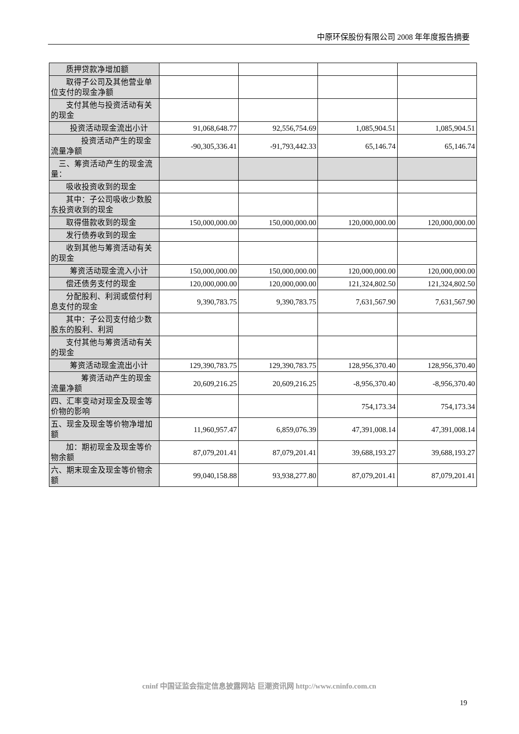中原环保股份有限公司 2008 年年度报告摘要
| 质押贷款净增加额 | | | | |
| 取得子公司及其他营业单位支付的现金净额 | | | | |
| 支付其他与投资活动有关的现金 | | | | |
| 投资活动现金流出小计 | 91,068,648.77 | 92,556,754.69 | 1,085,904.51 | 1,085,904.51 |
| 投资活动产生的现金流量净额 | -90,305,336.41 | -91,793,442.33 | 65,146.74 | 65,146.74 |
| 三、筹资活动产生的现金流量： | | | | |
| 吸收投资收到的现金 | | | | |
| 其中：子公司吸收少数股东投资收到的现金 | | | | |
| 取得借款收到的现金 | 150,000,000.00 | 150,000,000.00 | 120,000,000.00 | 120,000,000.00 |
| 发行债券收到的现金 | | | | |
| 收到其他与筹资活动有关的现金 | | | | |
| 筹资活动现金流入小计 | 150,000,000.00 | 150,000,000.00 | 120,000,000.00 | 120,000,000.00 |
| 偿还债务支付的现金 | 120,000,000.00 | 120,000,000.00 | 121,324,802.50 | 121,324,802.50 |
| 分配股利、利润或偿付利息支付的现金 | 9,390,783.75 | 9,390,783.75 | 7,631,567.90 | 7,631,567.90 |
| 其中：子公司支付给少数股东的股利、利润 | | | | |
| 支付其他与筹资活动有关的现金 | | | | |
| 筹资活动现金流出小计 | 129,390,783.75 | 129,390,783.75 | 128,956,370.40 | 128,956,370.40 |
| 筹资活动产生的现金流量净额 | 20,609,216.25 | 20,609,216.25 | -8,956,370.40 | -8,956,370.40 |
| 四、汇率变动对现金及现金等价物的影响 | | | 754,173.34 | 754,173.34 |
| 五、现金及现金等价物净增加额 | 11,960,957.47 | 6,859,076.39 | 47,391,008.14 | 47,391,008.14 |
| 加：期初现金及现金等价物余额 | 87,079,201.41 | 87,079,201.41 | 39,688,193.27 | 39,688,193.27 |
| 六、期末现金及现金等价物余额 | 99,040,158.88 | 93,938,277.80 | 87,079,201.41 | 87,079,201.41 |
cninf 中国证监会指定信息披露网站 巨潮资讯网 http://www.cninfo.com.cn
19